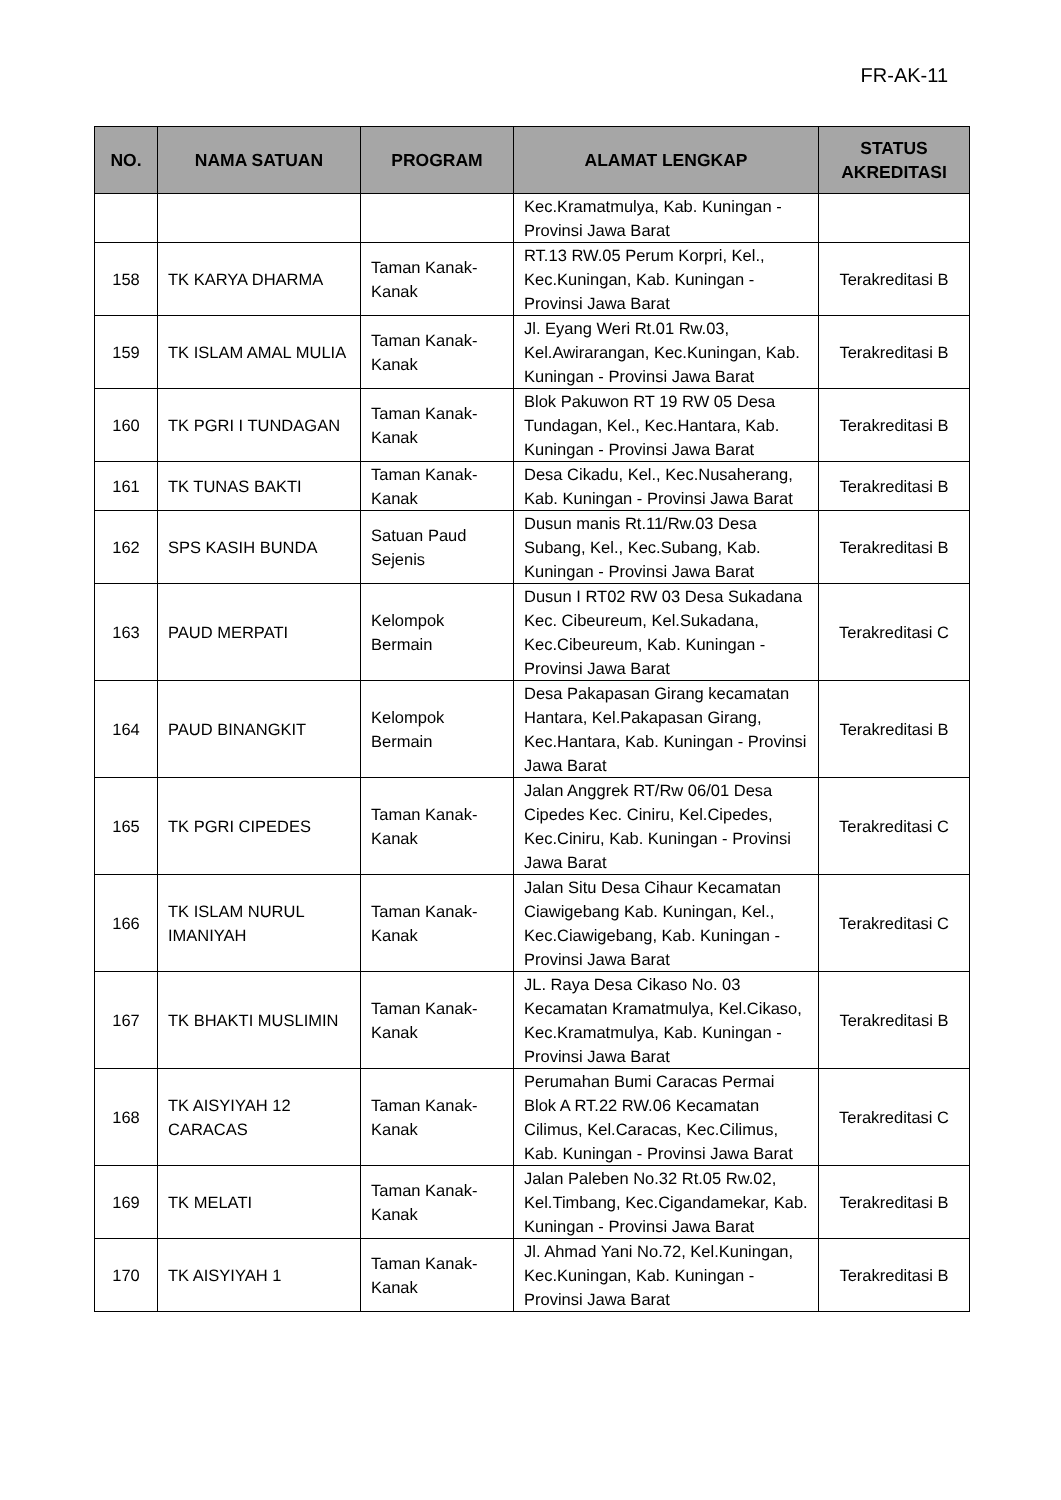FR-AK-11
| NO. | NAMA SATUAN | PROGRAM | ALAMAT LENGKAP | STATUS AKREDITASI |
| --- | --- | --- | --- | --- |
| | | | Kec.Kramatmulya, Kab. Kuningan - Provinsi Jawa Barat | |
| 158 | TK KARYA DHARMA | Taman Kanak-Kanak | RT.13 RW.05 Perum Korpri, Kel., Kec.Kuningan, Kab. Kuningan - Provinsi Jawa Barat | Terakreditasi B |
| 159 | TK ISLAM AMAL MULIA | Taman Kanak-Kanak | Jl. Eyang Weri Rt.01 Rw.03, Kel.Awirarangan, Kec.Kuningan, Kab. Kuningan - Provinsi Jawa Barat | Terakreditasi B |
| 160 | TK PGRI I TUNDAGAN | Taman Kanak-Kanak | Blok Pakuwon RT 19 RW 05 Desa Tundagan, Kel., Kec.Hantara, Kab. Kuningan - Provinsi Jawa Barat | Terakreditasi B |
| 161 | TK TUNAS BAKTI | Taman Kanak-Kanak | Desa Cikadu, Kel., Kec.Nusaherang, Kab. Kuningan - Provinsi Jawa Barat | Terakreditasi B |
| 162 | SPS KASIH BUNDA | Satuan Paud Sejenis | Dusun manis Rt.11/Rw.03 Desa Subang, Kel., Kec.Subang, Kab. Kuningan - Provinsi Jawa Barat | Terakreditasi B |
| 163 | PAUD MERPATI | Kelompok Bermain | Dusun I RT02 RW 03 Desa Sukadana Kec. Cibeureum, Kel.Sukadana, Kec.Cibeureum, Kab. Kuningan - Provinsi Jawa Barat | Terakreditasi C |
| 164 | PAUD BINANGKIT | Kelompok Bermain | Desa Pakapasan Girang kecamatan Hantara, Kel.Pakapasan Girang, Kec.Hantara, Kab. Kuningan - Provinsi Jawa Barat | Terakreditasi B |
| 165 | TK PGRI CIPEDES | Taman Kanak-Kanak | Jalan Anggrek RT/Rw 06/01 Desa Cipedes Kec. Ciniru, Kel.Cipedes, Kec.Ciniru, Kab. Kuningan - Provinsi Jawa Barat | Terakreditasi C |
| 166 | TK ISLAM NURUL IMANIYAH | Taman Kanak-Kanak | Jalan Situ Desa Cihaur Kecamatan Ciawigebang Kab. Kuningan, Kel., Kec.Ciawigebang, Kab. Kuningan - Provinsi Jawa Barat | Terakreditasi C |
| 167 | TK BHAKTI MUSLIMIN | Taman Kanak-Kanak | JL. Raya Desa Cikaso No. 03 Kecamatan Kramatmulya, Kel.Cikaso, Kec.Kramatmulya, Kab. Kuningan - Provinsi Jawa Barat | Terakreditasi B |
| 168 | TK AISYIYAH 12 CARACAS | Taman Kanak-Kanak | Perumahan Bumi Caracas Permai Blok A RT.22 RW.06 Kecamatan Cilimus, Kel.Caracas, Kec.Cilimus, Kab. Kuningan - Provinsi Jawa Barat | Terakreditasi C |
| 169 | TK MELATI | Taman Kanak-Kanak | Jalan Paleben No.32 Rt.05 Rw.02, Kel.Timbang, Kec.Cigandamekar, Kab. Kuningan - Provinsi Jawa Barat | Terakreditasi B |
| 170 | TK AISYIYAH 1 | Taman Kanak-Kanak | Jl. Ahmad Yani No.72, Kel.Kuningan, Kec.Kuningan, Kab. Kuningan - Provinsi Jawa Barat | Terakreditasi B |